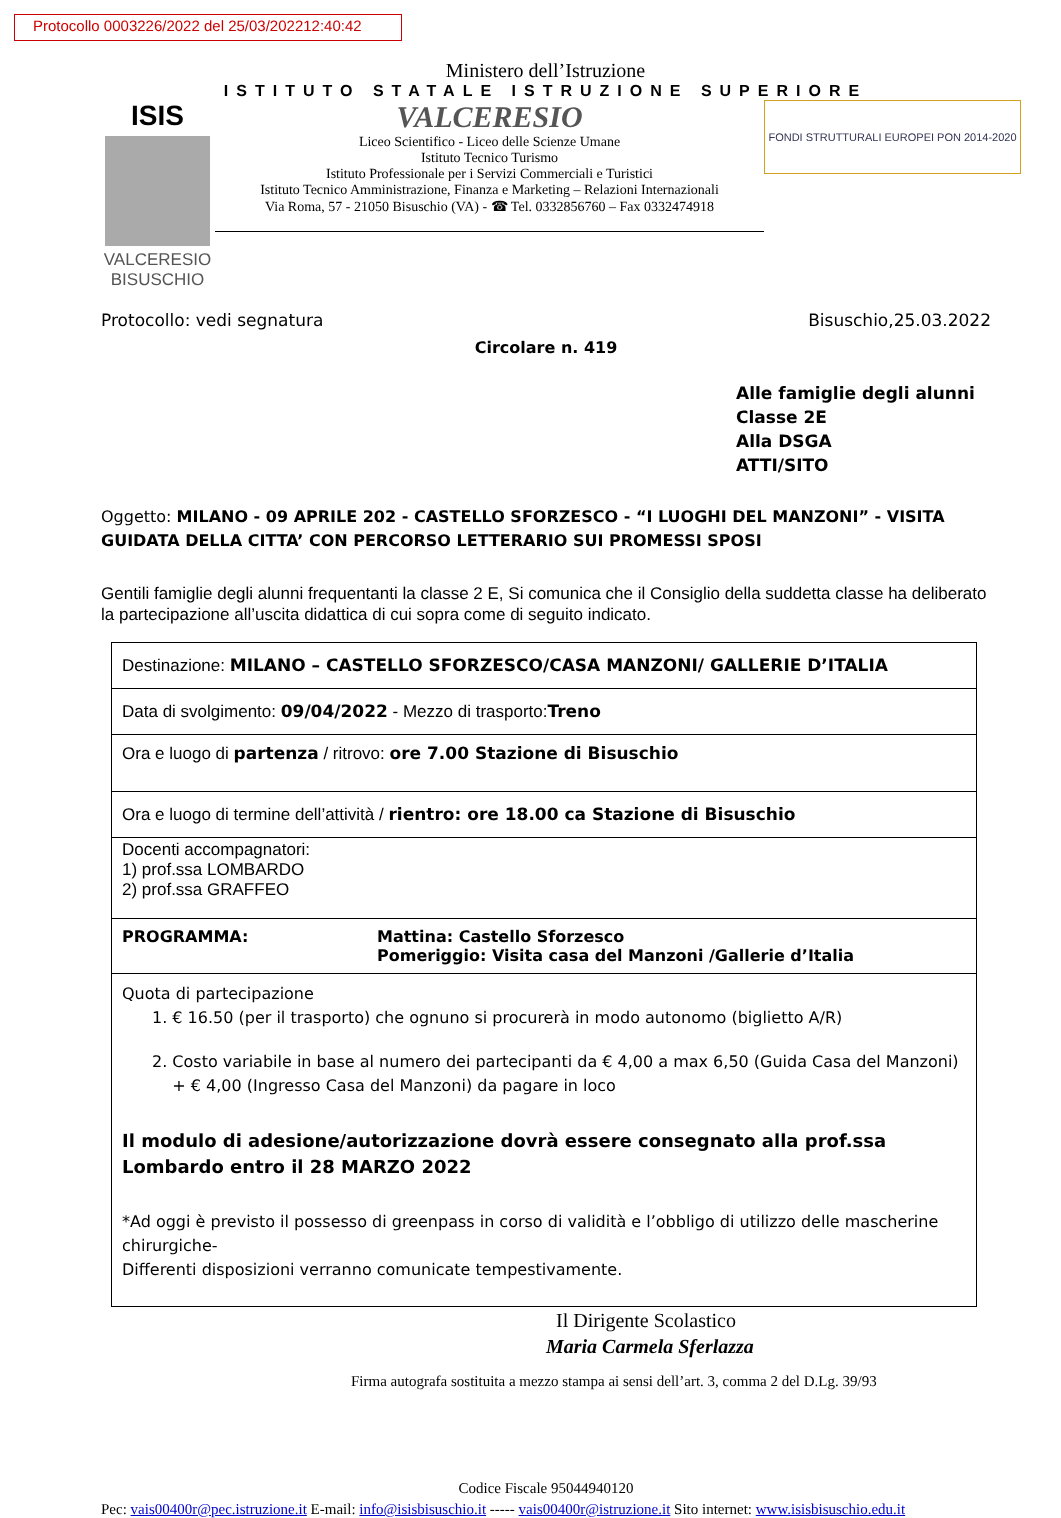Protocollo 0003226/2022 del 25/03/202212:40:42
Ministero dell’Istruzione
ISTITUTO STATALE ISTRUZIONE SUPERIORE
ISIS
VALCERESIO
BISUSCHIO
VALCERESIO
Liceo Scientifico - Liceo delle Scienze Umane
Istituto Tecnico Turismo
Istituto Professionale per i Servizi Commerciali e Turistici
Istituto Tecnico Amministrazione, Finanza e Marketing – Relazioni Internazionali
Via Roma, 57 - 21050 Bisuschio (VA) - ☎ Tel. 0332856760 – Fax 0332474918
FONDI STRUTTURALI EUROPEI PON 2014-2020
Protocollo: vedi segnatura Bisuschio,25.03.2022
Circolare n. 419
Alle famiglie degli alunni
Classe 2E
Alla DSGA
ATTI/SITO
Oggetto: MILANO - 09 APRILE 202 - CASTELLO SFORZESCO - “I LUOGHI DEL MANZONI” - VISITA GUIDATA DELLA CITTA’ CON PERCORSO LETTERARIO SUI PROMESSI SPOSI
Gentili famiglie degli alunni frequentanti la classe 2 E, Si comunica che il Consiglio della suddetta classe ha deliberato la partecipazione all’uscita didattica di cui sopra come di seguito indicato.
| Destinazione: MILANO – CASTELLO SFORZESCO/CASA MANZONI/ GALLERIE D’ITALIA |
| Data di svolgimento: 09/04/2022 - Mezzo di trasporto: Treno |
| Ora e luogo di partenza / ritrovo: ore 7.00 Stazione di Bisuschio |
| Ora e luogo di termine dell’attività / rientro: ore 18.00 ca Stazione di Bisuschio |
| Docenti accompagnatori: 1) prof.ssa LOMBARDO 2) prof.ssa GRAFFEO |
| PROGRAMMA: Mattina: Castello Sforzesco Pomeriggio: Visita casa del Manzoni /Gallerie d’Italia |
| Quota di partecipazione 1. € 16.50 (per il trasporto) che ognuno si procurerà in modo autonomo (biglietto A/R) 2. Costo variabile in base al numero dei partecipanti da € 4,00 a max 6,50 (Guida Casa del Manzoni) + € 4,00 (Ingresso Casa del Manzoni) da pagare in loco Il modulo di adesione/autorizzazione dovrà essere consegnato alla prof.ssa Lombardo entro il 28 MARZO 2022 *Ad oggi è previsto il possesso di greenpass in corso di validità e l’obbligo di utilizzo delle mascherine chirurgiche- Differenti disposizioni verranno comunicate tempestivamente. |
Il Dirigente Scolastico
Maria Carmela Sferlazza
Firma autografa sostituita a mezzo stampa ai sensi dell’art. 3, comma 2 del D.Lg. 39/93
Codice Fiscale 95044940120
Pec: vais00400r@pec.istruzione.it E-mail: info@isisbisuschio.it ----- vais00400r@istruzione.it Sito internet: www.isisbisuschio.edu.it